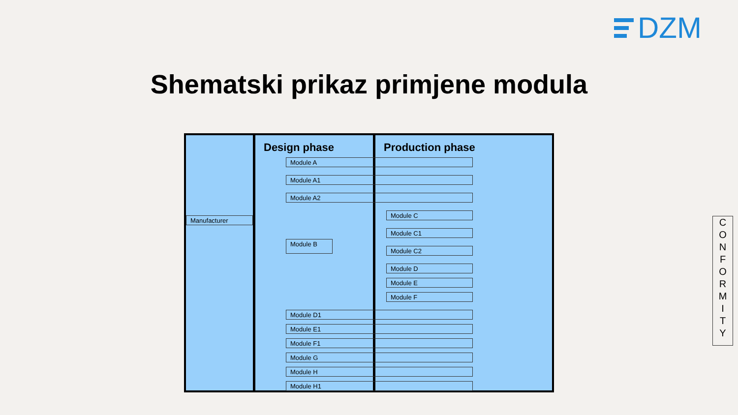DZM
Shematski prikaz primjene modula
Design phase Production phase
Manufacturer
Module A
Module A1
Module A2
Module B
Module C
Module C1
Module C2
Module D
Module E
Module F
Module D1
Module E1
Module F1
Module G
Module H
Module H1
C
O
N
F
O
R
M
I
T
Y